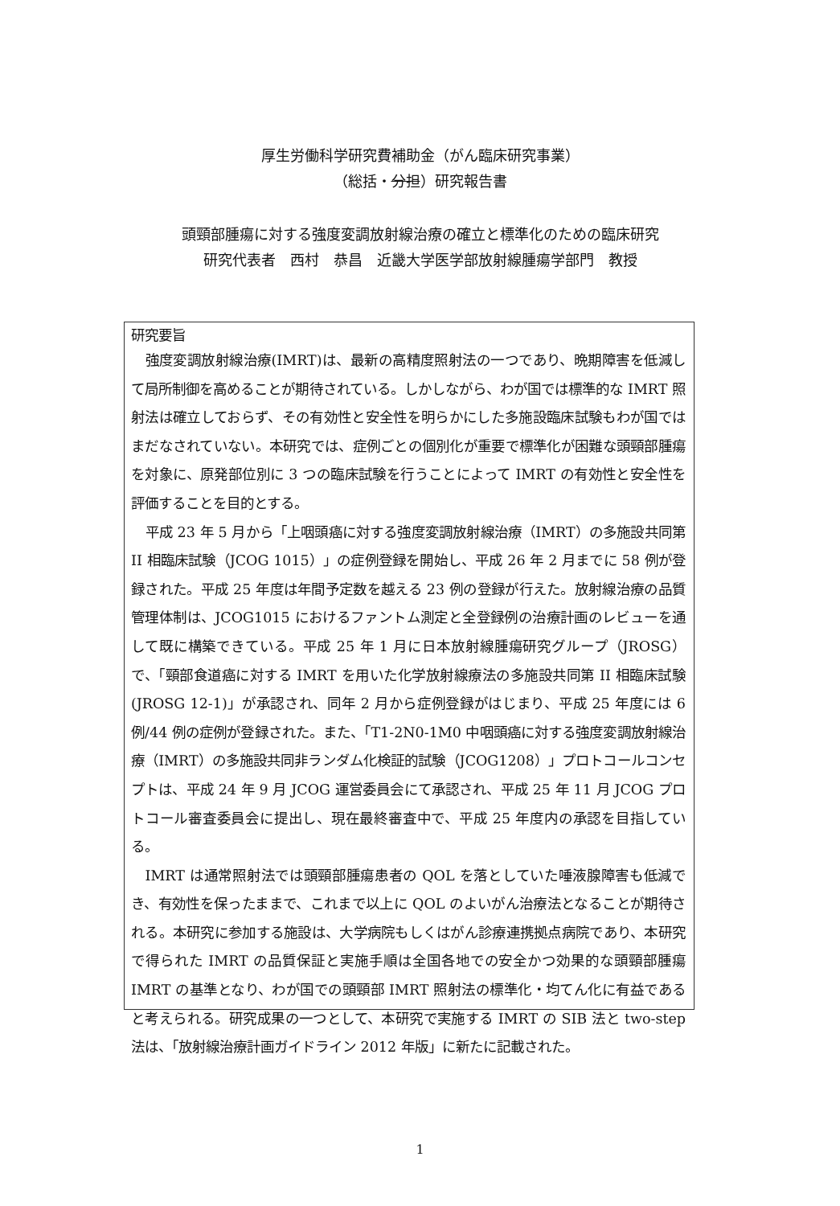厚生労働科学研究費補助金（がん臨床研究事業）
（総括・分担）研究報告書
頭頸部腫瘍に対する強度変調放射線治療の確立と標準化のための臨床研究
研究代表者　西村　恭昌　近畿大学医学部放射線腫瘍学部門　教授
研究要旨
強度変調放射線治療(IMRT)は、最新の高精度照射法の一つであり、晩期障害を低減して局所制御を高めることが期待されている。しかしながら、わが国では標準的な IMRT 照射法は確立しておらず、その有効性と安全性を明らかにした多施設臨床試験もわが国ではまだなされていない。本研究では、症例ごとの個別化が重要で標準化が困難な頭頸部腫瘍を対象に、原発部位別に 3 つの臨床試験を行うことによって IMRT の有効性と安全性を評価することを目的とする。
平成 23 年 5 月から「上咽頭癌に対する強度変調放射線治療（IMRT）の多施設共同第 II 相臨床試験（JCOG 1015）」の症例登録を開始し、平成 26 年 2 月までに 58 例が登録された。平成 25 年度は年間予定数を越える 23 例の登録が行えた。放射線治療の品質管理体制は、JCOG1015 におけるファントム測定と全登録例の治療計画のレビューを通して既に構築できている。平成 25 年 1 月に日本放射線腫瘍研究グループ（JROSG）で、「頸部食道癌に対する IMRT を用いた化学放射線療法の多施設共同第 II 相臨床試験(JROSG 12-1)」が承認され、同年 2 月から症例登録がはじまり、平成 25 年度には 6 例/44 例の症例が登録された。また、「T1-2N0-1M0 中咽頭癌に対する強度変調放射線治療（IMRT）の多施設共同非ランダム化検証的試験（JCOG1208）」プロトコールコンセプトは、平成 24 年 9 月 JCOG 運営委員会にて承認され、平成 25 年 11 月 JCOG プロトコール審査委員会に提出し、現在最終審査中で、平成 25 年度内の承認を目指している。
IMRT は通常照射法では頭頸部腫瘍患者の QOL を落としていた唾液腺障害も低減でき、有効性を保ったままで、これまで以上に QOL のよいがん治療法となることが期待される。本研究に参加する施設は、大学病院もしくはがん診療連携拠点病院であり、本研究で得られた IMRT の品質保証と実施手順は全国各地での安全かつ効果的な頭頸部腫瘍 IMRT の基準となり、わが国での頭頸部 IMRT 照射法の標準化・均てん化に有益であると考えられる。研究成果の一つとして、本研究で実施する IMRT の SIB 法と two-step 法は、「放射線治療計画ガイドライン 2012 年版」に新たに記載された。
1